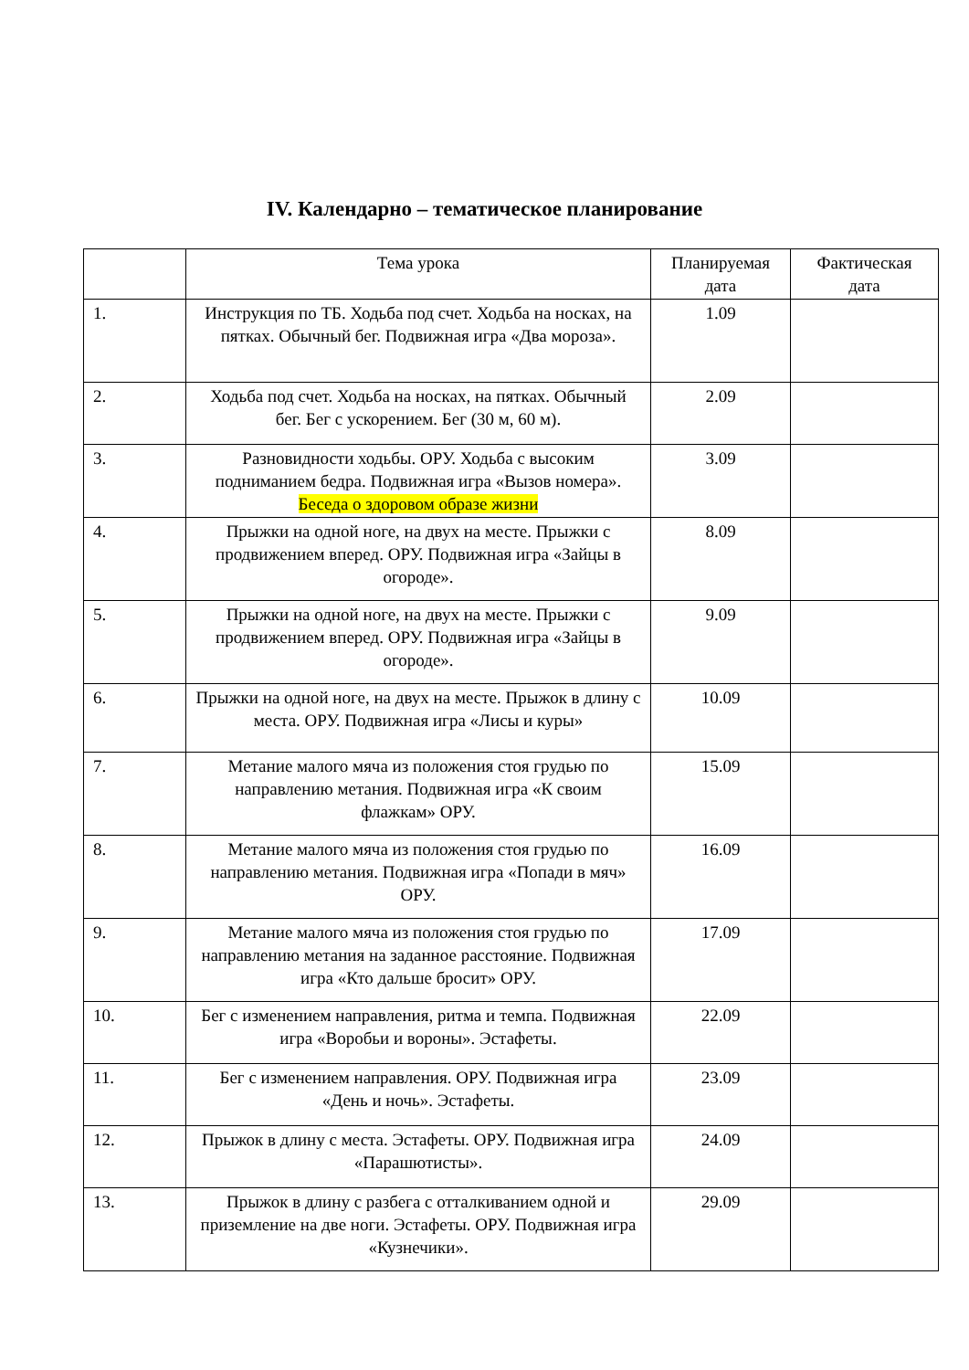IV. Календарно – тематическое планирование
| | Тема урока | Планируемая дата | Фактическая дата |
| --- | --- | --- | --- |
| 1. | Инструкция по ТБ. Ходьба под счет. Ходьба на носках, на пятках. Обычный бег. Подвижная игра «Два мороза». | 1.09 | |
| 2. | Ходьба под счет. Ходьба на носках, на пятках. Обычный бег. Бег с ускорением. Бег (30 м, 60 м). | 2.09 | |
| 3. | Разновидности ходьбы. ОРУ. Ходьба с высоким подниманием бедра. Подвижная игра «Вызов номера». Беседа о здоровом образе жизни | 3.09 | |
| 4. | Прыжки на одной ноге, на двух на месте. Прыжки с продвижением вперед. ОРУ. Подвижная игра «Зайцы в огороде». | 8.09 | |
| 5. | Прыжки на одной ноге, на двух на месте. Прыжки с продвижением вперед. ОРУ. Подвижная игра «Зайцы в огороде». | 9.09 | |
| 6. | Прыжки на одной ноге, на двух на месте. Прыжок в длину с места. ОРУ. Подвижная игра «Лисы и куры» | 10.09 | |
| 7. | Метание малого мяча из положения стоя грудью по направлению метания. Подвижная игра «К своим флажкам» ОРУ. | 15.09 | |
| 8. | Метание малого мяча из положения стоя грудью по направлению метания. Подвижная игра «Попади в мяч» ОРУ. | 16.09 | |
| 9. | Метание малого мяча из положения стоя грудью по направлению метания на заданное расстояние. Подвижная игра «Кто дальше бросит» ОРУ. | 17.09 | |
| 10. | Бег с изменением направления, ритма и темпа. Подвижная игра «Воробьи и вороны». Эстафеты. | 22.09 | |
| 11. | Бег с изменением направления. ОРУ. Подвижная игра «День и ночь». Эстафеты. | 23.09 | |
| 12. | Прыжок в длину с места. Эстафеты. ОРУ. Подвижная игра «Парашютисты». | 24.09 | |
| 13. | Прыжок в длину с разбега с отталкиванием одной и приземление на две ноги. Эстафеты. ОРУ. Подвижная игра «Кузнечики». | 29.09 | |